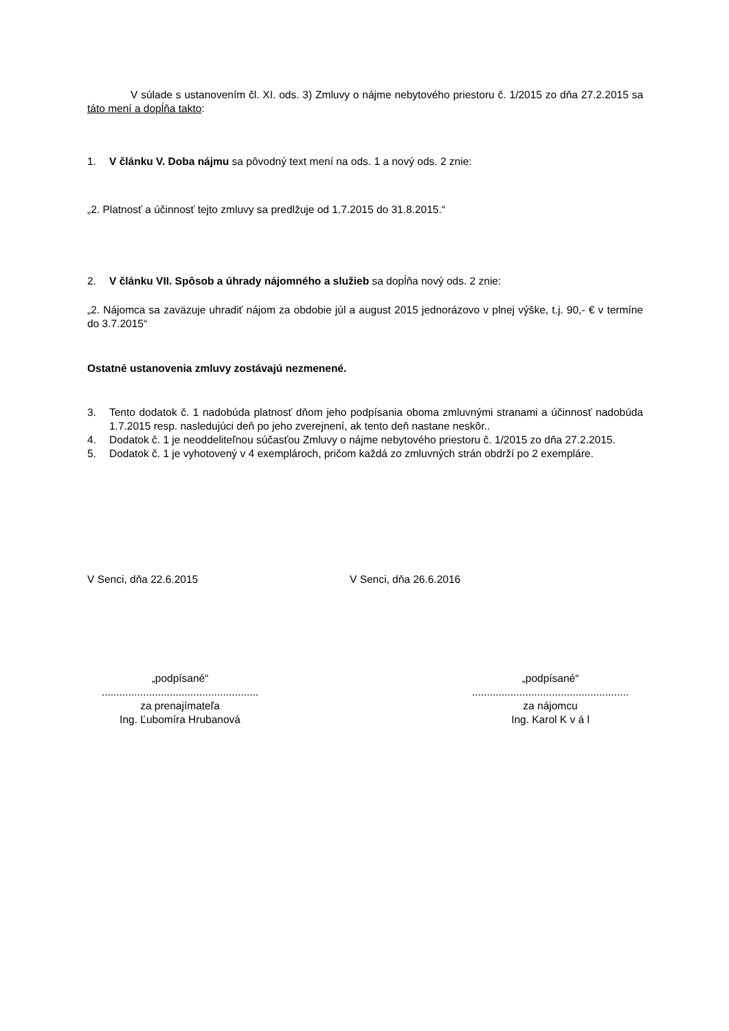V súlade s ustanovením čl. XI. ods. 3) Zmluvy o nájme nebytového priestoru č. 1/2015 zo dňa 27.2.2015 sa táto mení a dopĺňa takto:
1. V článku V. Doba nájmu sa pôvodný text mení na ods. 1 a nový ods. 2 znie:
„2. Platnosť a účinnosť tejto zmluvy sa predlžuje od 1.7.2015 do 31.8.2015.“
2. V článku VII. Spôsob a úhrady nájomného a služieb sa dopĺňa nový ods. 2 znie:
„2. Nájomca sa zaväzuje uhradiť nájom za obdobie júl a august 2015 jednorázovo v plnej výške, t.j. 90,- € v termíne do 3.7.2015“
Ostatné ustanovenia zmluvy zostávajú nezmenené.
3. Tento dodatok č. 1 nadobúda platnosť dňom jeho podpísania oboma zmluvnými stranami a účinnosť nadobúda 1.7.2015 resp. nasledujúci deň po jeho zverejnení, ak tento deň nastane neskôr..
4. Dodatok č. 1 je neoddeliteľnou súčasťou Zmluvy o nájme nebytového priestoru č. 1/2015 zo dňa 27.2.2015.
5. Dodatok č. 1 je vyhotovený v 4 exemplároch, pričom každá zo zmluvných strán obdrží po 2 exempláre.
V Senci, dňa 22.6.2015 V Senci, dňa 26.6.2016
„podpísané“
.....................................................
za prenajímateľa
Ing. Ľubomíra Hrubanová
„podpísané“
.....................................................
za nájomcu
Ing. Karol K v á l